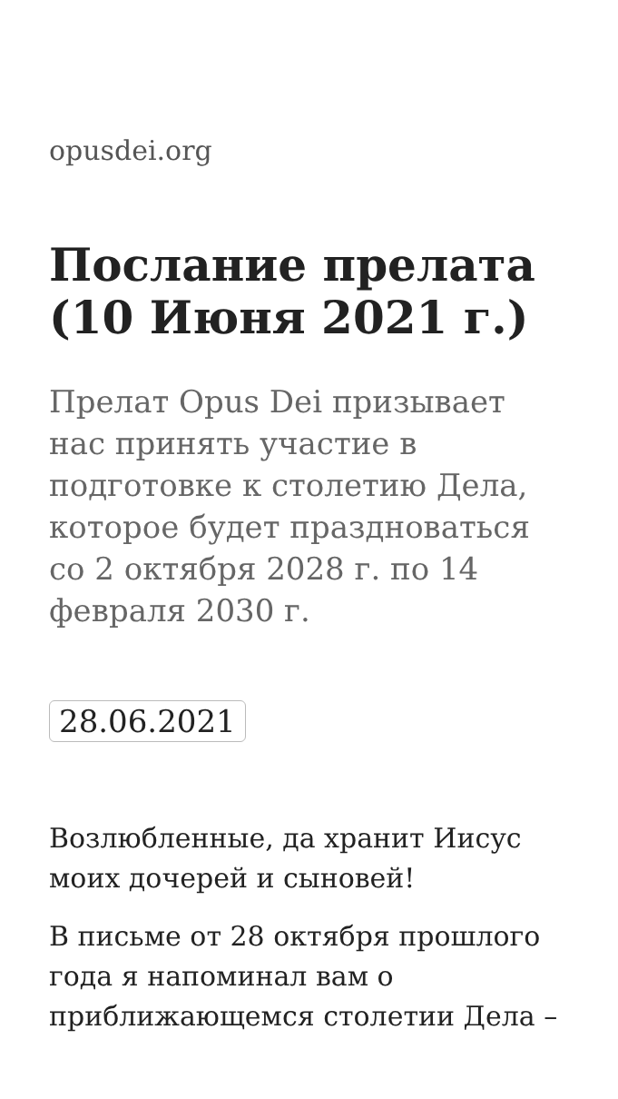opusdei.org
Послание прелата (10 Июня 2021 г.)
Прелат Opus Dei призывает нас принять участие в подготовке к столетию Дела, которое будет праздноваться со 2 октября 2028 г. по 14 февраля 2030 г.
28.06.2021
Возлюбленные, да хранит Иисус моих дочерей и сыновей!
В письме от 28 октября прошлого года я напоминал вам о приближающемся столетии Дела –